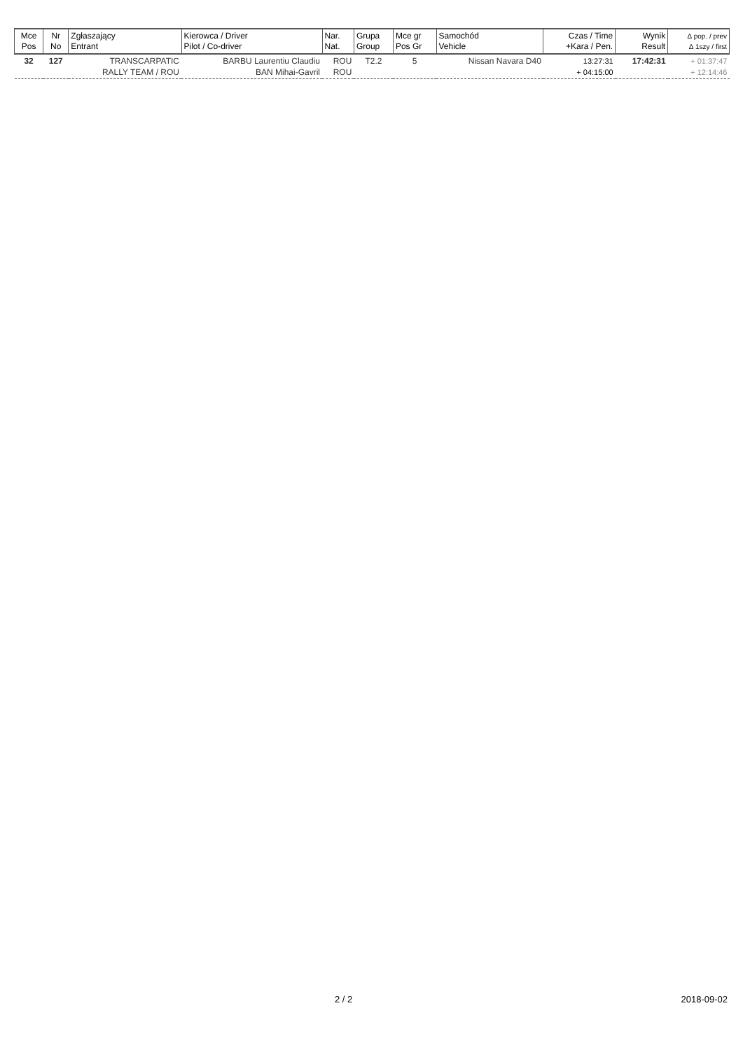| Mce Pos | Nr No | Zgłaszający Entrant | Kierowca / Driver Pilot / Co-driver | Nar. Nat. | Grupa Group | Mce gr Pos Gr | Samochód Vehicle | Czas / Time +Kara / Pen. | Wynik Result | ∆ pop. / prev ∆ 1szy / first |
| --- | --- | --- | --- | --- | --- | --- | --- | --- | --- | --- |
| 32 | 127 | TRANSCARPATIC RALLY TEAM / ROU | BARBU Laurentiu Claudiu BAN Mihai-Gavril | ROU ROU | T2.2 | 5 | Nissan Navara D40 | 13:27:31 + 04:15:00 | 17:42:31 | + 01:37:47 + 12:14:46 |
2 / 2 2018-09-02